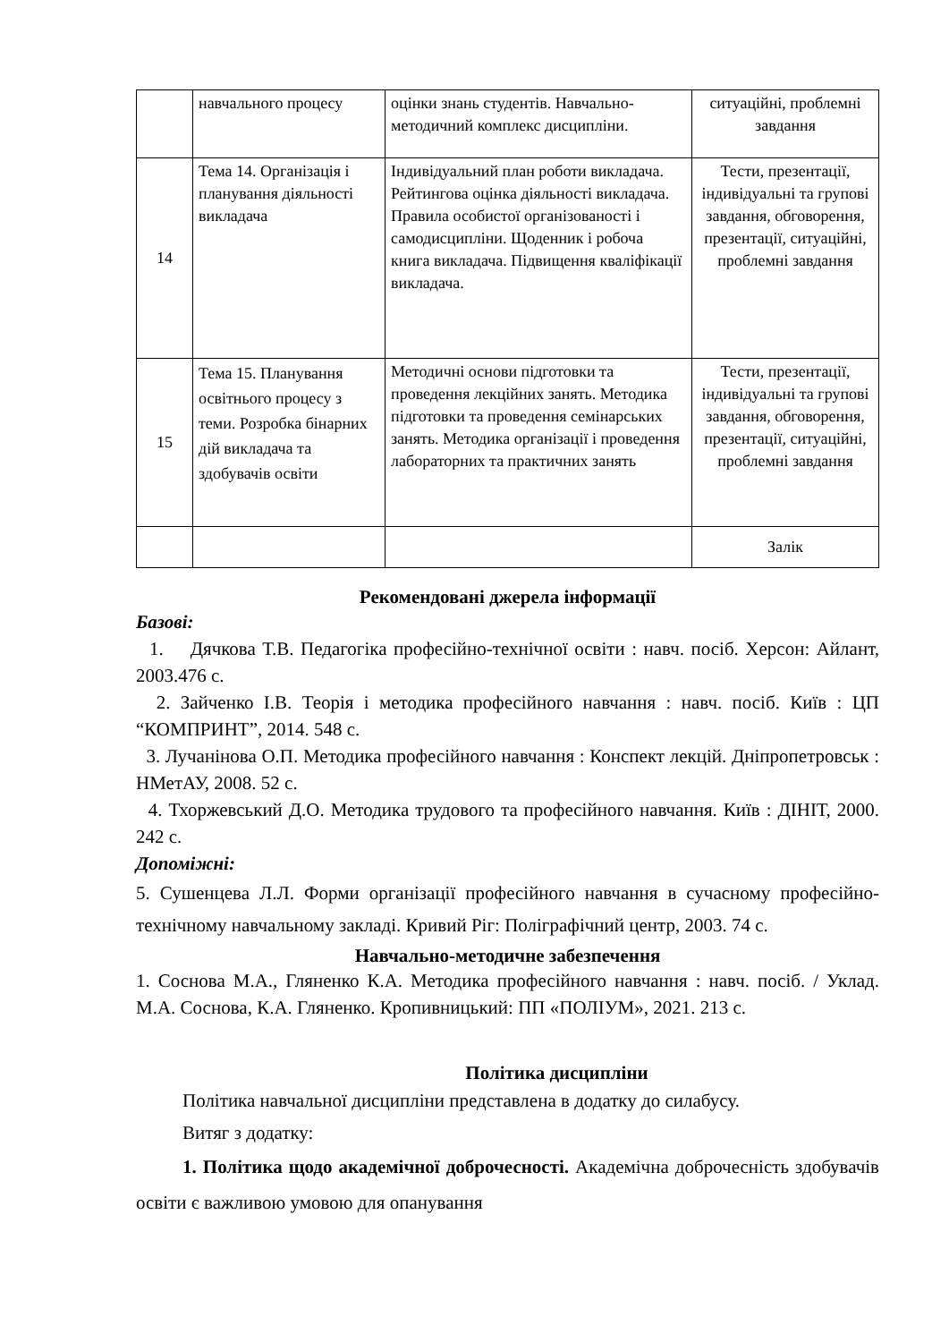| | навчального процесу | оцінки знань студентів. Навчально-методичний комплекс дисципліни. | ситуаційні, проблемні завдання |
| 14 | Тема 14. Організація і планування діяльності викладача | Індивідуальний план роботи викладача. Рейтингова оцінка діяльності викладача. Правила особистої організованості і самодисципліни. Щоденник і робоча книга викладача. Підвищення кваліфікації викладача. | Тести, презентації, індивідуальні та групові завдання, обговорення, презентації, ситуаційні, проблемні завдання |
| 15 | Тема 15. Планування освітнього процесу з теми. Розробка бінарних дій викладача та здобувачів освіти | Методичні основи підготовки та проведення лекційних занять. Методика підготовки та проведення семінарських занять. Методика організації і проведення лабораторних та практичних занять | Тести, презентації, індивідуальні та групові завдання, обговорення, презентації, ситуаційні, проблемні завдання |
| | | | Залік |
Рекомендовані джерела інформації
Базові:
1. Дячкова Т.В. Педагогіка професійно-технічної освіти : навч. посіб. Херсон: Айлант, 2003.476 с.
2. Зайченко І.В. Теорія і методика професійного навчання : навч. посіб. Київ : ЦП “КОМПРИНТ”, 2014. 548 с.
3. Лучанінова О.П. Методика професійного навчання : Конспект лекцій. Дніпропетровськ : НМетАУ, 2008. 52 с.
4. Тхоржевський Д.О. Методика трудового та професійного навчання. Київ : ДІНІТ, 2000. 242 с.
Допоміжні:
5. Сушенцева Л.Л. Форми організації професійного навчання в сучасному професійно-технічному навчальному закладі. Кривий Ріг: Поліграфічний центр, 2003. 74 с.
Навчально-методичне забезпечення
1. Соснова М.А., Гляненко К.А. Методика професійного навчання : навч. посіб. / Уклад. М.А. Соснова, К.А. Гляненко. Кропивницький: ПП «ПОЛІУМ», 2021. 213 с.
Політика дисципліни
Політика навчальної дисципліни представлена в додатку до силабусу.
Витяг з додатку:
1. Політика щодо академічної доброчесності. Академічна доброчесність здобувачів освіти є важливою умовою для опанування